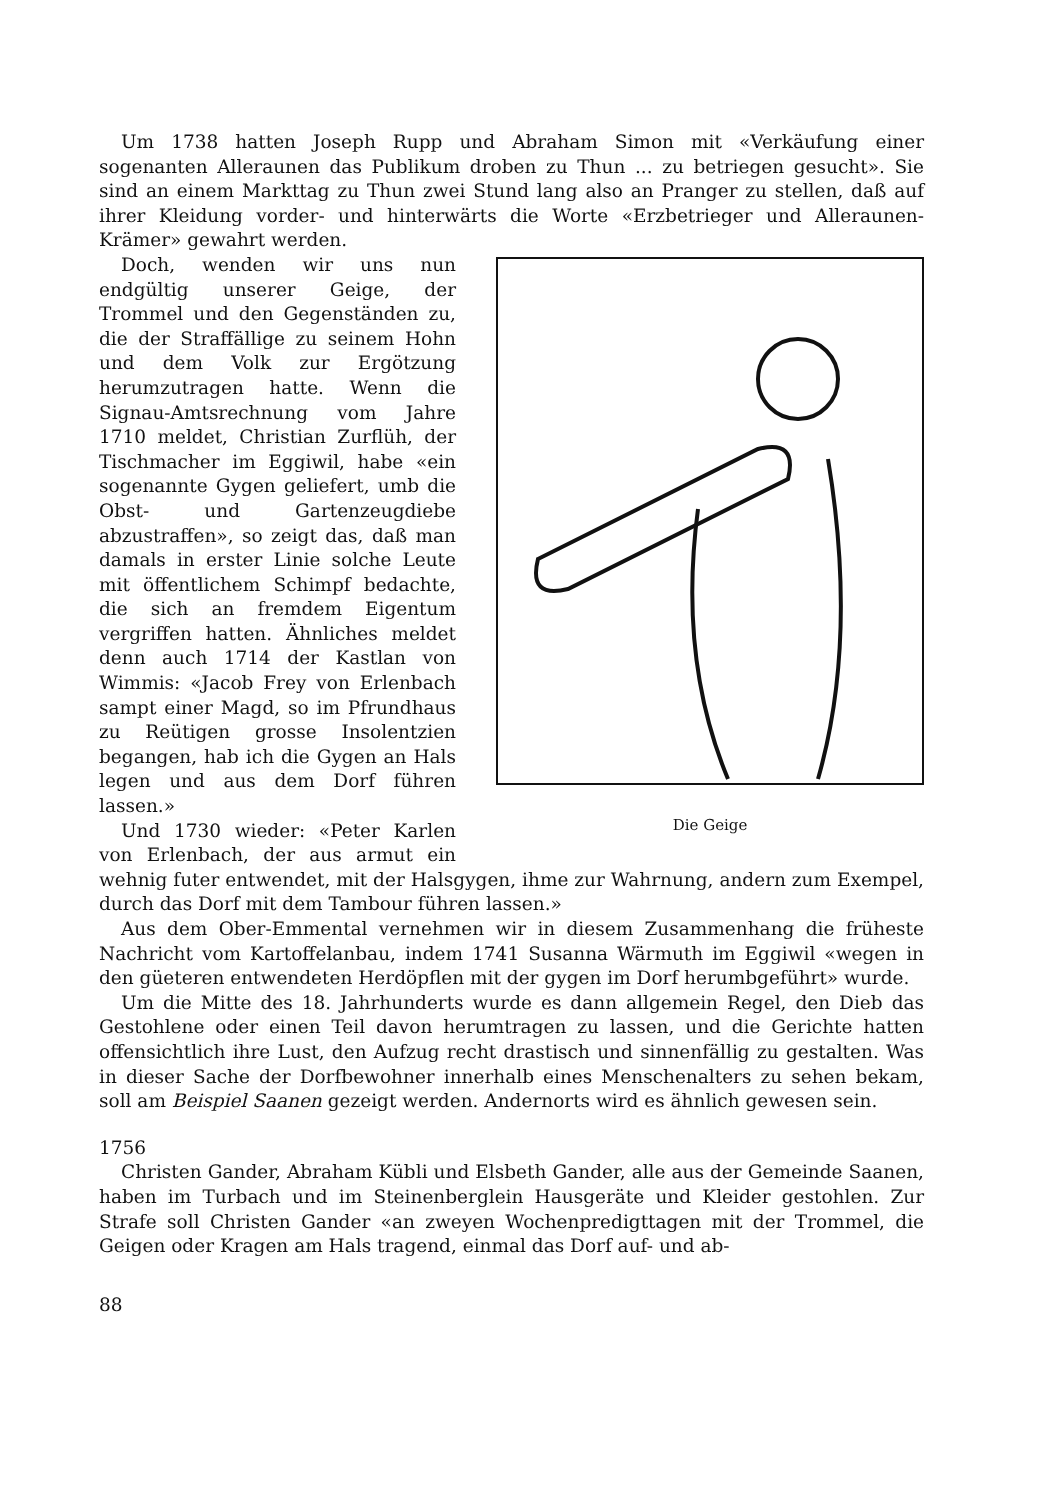Um 1738 hatten Joseph Rupp und Abraham Simon mit «Verkäufung einer sogenanten Alleraunen das Publikum droben zu Thun ... zu betriegen gesucht». Sie sind an einem Markttag zu Thun zwei Stund lang also an Pranger zu stellen, daß auf ihrer Kleidung vorder- und hinterwärts die Worte «Erzbetrieger und Alleraunen-Krämer» gewahrt werden.
Die Geige
Doch, wenden wir uns nun endgültig unserer Geige, der Trommel und den Gegenständen zu, die der Straffällige zu seinem Hohn und dem Volk zur Ergötzung herumzutragen hatte. Wenn die Signau-Amtsrechnung vom Jahre 1710 meldet, Christian Zurflüh, der Tischmacher im Eggiwil, habe «ein sogenannte Gygen geliefert, umb die Obst- und Gartenzeugdiebe abzustraffen», so zeigt das, daß man damals in erster Linie solche Leute mit öffentlichem Schimpf bedachte, die sich an fremdem Eigentum vergriffen hatten. Ähnliches meldet denn auch 1714 der Kastlan von Wimmis: «Jacob Frey von Erlenbach sampt einer Magd, so im Pfrundhaus zu Reütigen grosse Insolentzien begangen, hab ich die Gygen an Hals legen und aus dem Dorf führen lassen.»
Und 1730 wieder: «Peter Karlen von Erlenbach, der aus armut ein wehnig futer entwendet, mit der Halsgygen, ihme zur Wahrnung, andern zum Exempel, durch das Dorf mit dem Tambour führen lassen.»
Aus dem Ober-Emmental vernehmen wir in diesem Zusammenhang die früheste Nachricht vom Kartoffelanbau, indem 1741 Susanna Wärmuth im Eggiwil «wegen in den güeteren entwendeten Herdöpflen mit der gygen im Dorf herumbgeführt» wurde.
Um die Mitte des 18. Jahrhunderts wurde es dann allgemein Regel, den Dieb das Gestohlene oder einen Teil davon herumtragen zu lassen, und die Gerichte hatten offensichtlich ihre Lust, den Aufzug recht drastisch und sinnenfällig zu gestalten. Was in dieser Sache der Dorfbewohner innerhalb eines Menschenalters zu sehen bekam, soll am Beispiel Saanen gezeigt werden. Andernorts wird es ähnlich gewesen sein.
1756
Christen Gander, Abraham Kübli und Elsbeth Gander, alle aus der Gemeinde Saanen, haben im Turbach und im Steinenberglein Hausgeräte und Kleider gestohlen. Zur Strafe soll Christen Gander «an zweyen Wochenpredigttagen mit der Trommel, die Geigen oder Kragen am Hals tragend, einmal das Dorf auf- und ab-
88